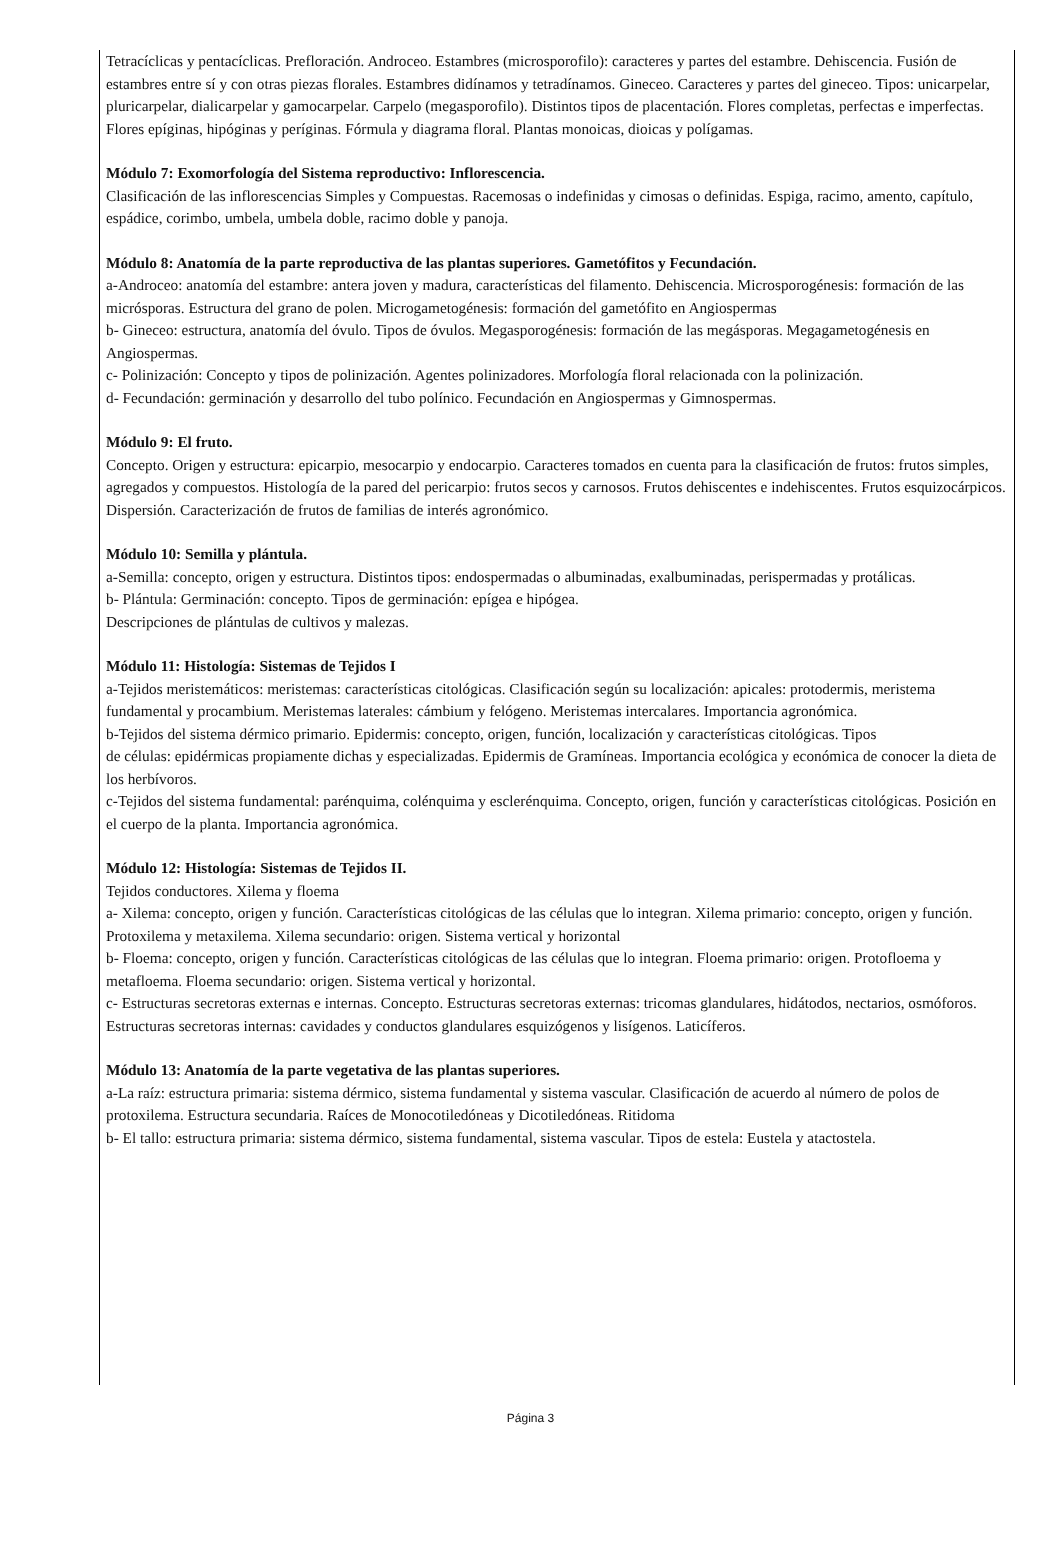Tetracíclicas y pentacíclicas. Prefloración. Androceo. Estambres (microsporofilo): caracteres y partes del estambre. Dehiscencia. Fusión de estambres entre sí y con otras piezas florales. Estambres didínamos y tetradínamos. Gineceo. Caracteres y partes del gineceo. Tipos: unicarpelar, pluricarpelar, dialicarpelar y gamocarpelar. Carpelo (megasporofilo). Distintos tipos de placentación. Flores completas, perfectas e imperfectas. Flores epíginas, hipóginas y períginas. Fórmula y diagrama floral. Plantas monoicas, dioicas y polígamas.
Módulo 7: Exomorfología del Sistema reproductivo: Inflorescencia.
Clasificación de las inflorescencias Simples y Compuestas. Racemosas o indefinidas y cimosas o definidas. Espiga, racimo, amento, capítulo, espádice, corimbo, umbela, umbela doble, racimo doble y panoja.
Módulo 8: Anatomía de la parte reproductiva de las plantas superiores. Gametófitos y Fecundación.
a-Androceo: anatomía del estambre: antera joven y madura, características del filamento. Dehiscencia. Microsporogénesis: formación de las micrósporas. Estructura del grano de polen. Microgametogénesis: formación del gametófito en Angiospermas
b- Gineceo: estructura, anatomía del óvulo. Tipos de óvulos. Megasporogénesis: formación de las megásporas. Megagametogénesis en Angiospermas.
c- Polinización: Concepto y tipos de polinización. Agentes polinizadores. Morfología floral relacionada con la polinización.
d- Fecundación: germinación y desarrollo del tubo polínico. Fecundación en Angiospermas y Gimnospermas.
Módulo 9: El fruto.
Concepto. Origen y estructura: epicarpio, mesocarpio y endocarpio. Caracteres tomados en cuenta para la clasificación de frutos: frutos simples, agregados y compuestos. Histología de la pared del pericarpio: frutos secos y carnosos. Frutos dehiscentes e indehiscentes. Frutos esquizocárpicos. Dispersión. Caracterización de frutos de familias de interés agronómico.
Módulo 10: Semilla y plántula.
a-Semilla: concepto, origen y estructura. Distintos tipos: endospermadas o albuminadas, exalbuminadas, perispermadas y protálicas.
b- Plántula: Germinación: concepto. Tipos de germinación: epígea e hipógea.
Descripciones de plántulas de cultivos y malezas.
Módulo 11: Histología: Sistemas de Tejidos I
a-Tejidos meristemáticos: meristemas: características citológicas. Clasificación según su localización: apicales: protodermis, meristema fundamental y procambium. Meristemas laterales: cámbium y felógeno. Meristemas intercalares. Importancia agronómica.
b-Tejidos del sistema dérmico primario. Epidermis: concepto, origen, función, localización y características citológicas. Tipos
de células: epidérmicas propiamente dichas y especializadas. Epidermis de Gramíneas. Importancia ecológica y económica de conocer la dieta de los herbívoros.
c-Tejidos del sistema fundamental: parénquima, colénquima y esclerénquima. Concepto, origen, función y características citológicas. Posición en el cuerpo de la planta. Importancia agronómica.
Módulo 12: Histología: Sistemas de Tejidos II.
Tejidos conductores. Xilema y floema
a- Xilema: concepto, origen y función. Características citológicas de las células que lo integran. Xilema primario: concepto, origen y función. Protoxilema y metaxilema. Xilema secundario: origen. Sistema vertical y horizontal
b- Floema: concepto, origen y función. Características citológicas de las células que lo integran. Floema primario: origen. Protofloema y metafloema. Floema secundario: origen. Sistema vertical y horizontal.
c- Estructuras secretoras externas e internas. Concepto. Estructuras secretoras externas: tricomas glandulares, hidátodos, nectarios, osmóforos. Estructuras secretoras internas: cavidades y conductos glandulares esquizógenos y lisígenos. Laticíferos.
Módulo 13: Anatomía de la parte vegetativa de las plantas superiores.
a-La raíz: estructura primaria: sistema dérmico, sistema fundamental y sistema vascular. Clasificación de acuerdo al número de polos de protoxilema. Estructura secundaria. Raíces de Monocotiledóneas y Dicotiledóneas. Ritidoma
b- El tallo: estructura primaria: sistema dérmico, sistema fundamental, sistema vascular. Tipos de estela: Eustela y atactostela.
Página 3